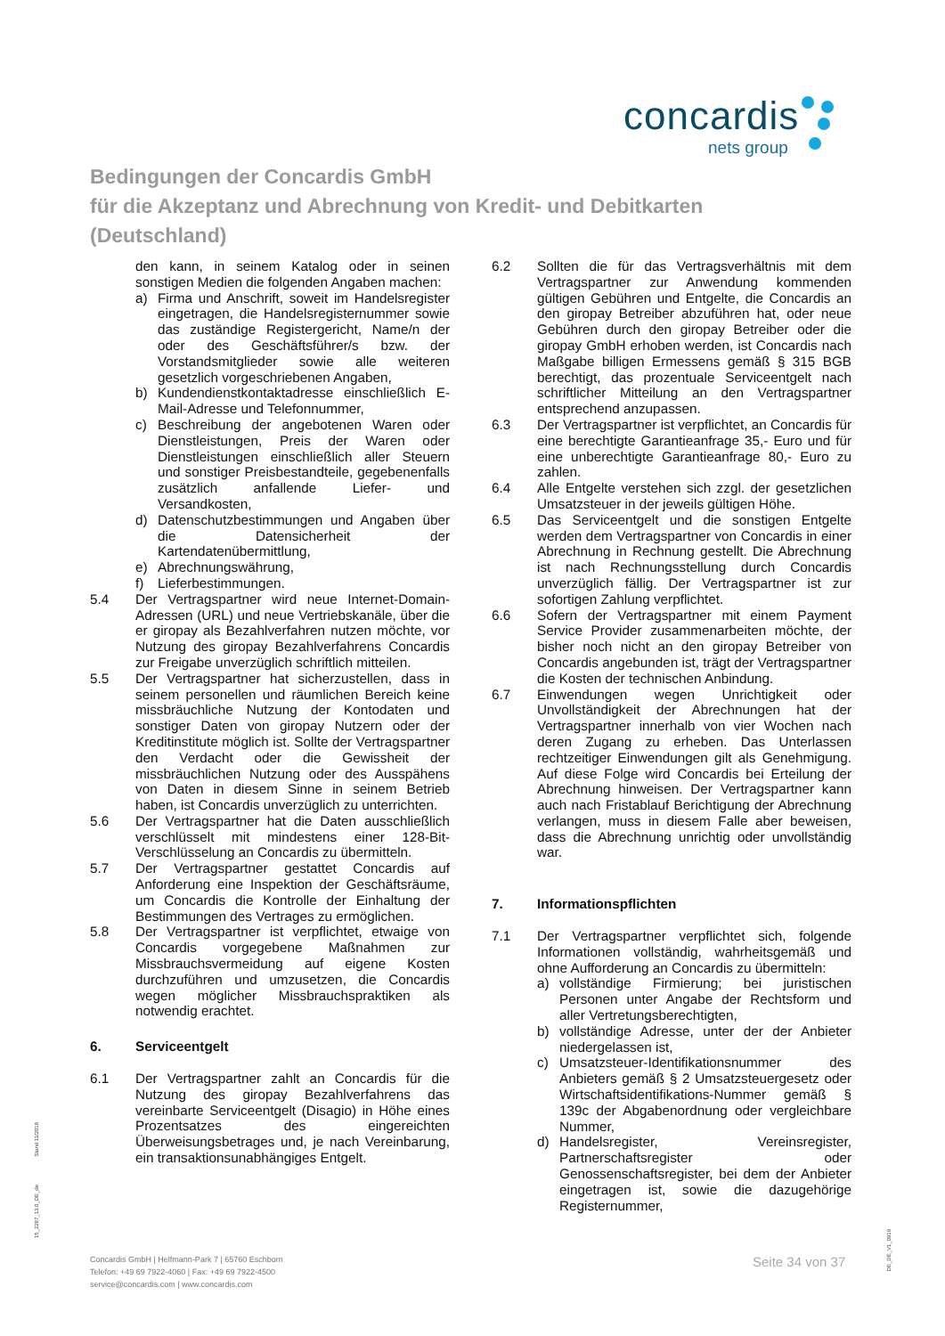concardis
nets group
Bedingungen der Concardis GmbH
für die Akzeptanz und Abrechnung von Kredit- und Debitkarten
(Deutschland)
den kann, in seinem Katalog oder in seinen sonstigen Medien die folgenden Angaben machen:
a) Firma und Anschrift, soweit im Handelsregister eingetragen, die Handelsregisternummer sowie das zuständige Registergericht, Name/n der oder des Geschäftsführer/s bzw. der Vorstandsmitglieder sowie alle weiteren gesetzlich vorgeschriebenen Angaben,
b) Kundendienstkontaktadresse einschließlich E-Mail-Adresse und Telefonnummer,
c) Beschreibung der angebotenen Waren oder Dienstleistungen, Preis der Waren oder Dienstleistungen einschließlich aller Steuern und sonstiger Preisbestandteile, gegebenenfalls zusätzlich anfallende Liefer- und Versandkosten,
d) Datenschutzbestimmungen und Angaben über die Datensicherheit der Kartendatenübermittlung,
e) Abrechnungswährung,
f) Lieferbestimmungen.
5.4 Der Vertragspartner wird neue Internet-Domain-Adressen (URL) und neue Vertriebskanäle, über die er giropay als Bezahlverfahren nutzen möchte, vor Nutzung des giropay Bezahlverfahrens Concardis zur Freigabe unverzüglich schriftlich mitteilen.
5.5 Der Vertragspartner hat sicherzustellen, dass in seinem personellen und räumlichen Bereich keine missbräuchliche Nutzung der Kontodaten und sonstiger Daten von giropay Nutzern oder der Kreditinstitute möglich ist. Sollte der Vertragspartner den Verdacht oder die Gewissheit der missbräuchlichen Nutzung oder des Ausspähens von Daten in diesem Sinne in seinem Betrieb haben, ist Concardis unverzüglich zu unterrichten.
5.6 Der Vertragspartner hat die Daten ausschließlich verschlüsselt mit mindestens einer 128-Bit-Verschlüsselung an Concardis zu übermitteln.
5.7 Der Vertragspartner gestattet Concardis auf Anforderung eine Inspektion der Geschäftsräume, um Concardis die Kontrolle der Einhaltung der Bestimmungen des Vertrages zu ermöglichen.
5.8 Der Vertragspartner ist verpflichtet, etwaige von Concardis vorgegebene Maßnahmen zur Missbrauchsvermeidung auf eigene Kosten durchzuführen und umzusetzen, die Concardis wegen möglicher Missbrauchspraktiken als notwendig erachtet.
6. Serviceentgelt
6.1 Der Vertragspartner zahlt an Concardis für die Nutzung des giropay Bezahlverfahrens das vereinbarte Serviceentgelt (Disagio) in Höhe eines Prozentsatzes des eingereichten Überweisungsbetrages und, je nach Vereinbarung, ein transaktionsunabhängiges Entgelt.
6.2 Sollten die für das Vertragsverhältnis mit dem Vertragspartner zur Anwendung kommenden gültigen Gebühren und Entgelte, die Concardis an den giropay Betreiber abzuführen hat, oder neue Gebühren durch den giropay Betreiber oder die giropay GmbH erhoben werden, ist Concardis nach Maßgabe billigen Ermessens gemäß § 315 BGB berechtigt, das prozentuale Serviceentgelt nach schriftlicher Mitteilung an den Vertragspartner entsprechend anzupassen.
6.3 Der Vertragspartner ist verpflichtet, an Concardis für eine berechtigte Garantieanfrage 35,- Euro und für eine unberechtigte Garantieanfrage 80,- Euro zu zahlen.
6.4 Alle Entgelte verstehen sich zzgl. der gesetzlichen Umsatzsteuer in der jeweils gültigen Höhe.
6.5 Das Serviceentgelt und die sonstigen Entgelte werden dem Vertragspartner von Concardis in einer Abrechnung in Rechnung gestellt. Die Abrechnung ist nach Rechnungsstellung durch Concardis unverzüglich fällig. Der Vertragspartner ist zur sofortigen Zahlung verpflichtet.
6.6 Sofern der Vertragspartner mit einem Payment Service Provider zusammenarbeiten möchte, der bisher noch nicht an den giropay Betreiber von Concardis angebunden ist, trägt der Vertragspartner die Kosten der technischen Anbindung.
6.7 Einwendungen wegen Unrichtigkeit oder Unvollständigkeit der Abrechnungen hat der Vertragspartner innerhalb von vier Wochen nach deren Zugang zu erheben. Das Unterlassen rechtzeitiger Einwendungen gilt als Genehmigung. Auf diese Folge wird Concardis bei Erteilung der Abrechnung hinweisen. Der Vertragspartner kann auch nach Fristablauf Berichtigung der Abrechnung verlangen, muss in diesem Falle aber beweisen, dass die Abrechnung unrichtig oder unvollständig war.
7. Informationspflichten
7.1 Der Vertragspartner verpflichtet sich, folgende Informationen vollständig, wahrheitsgemäß und ohne Aufforderung an Concardis zu übermitteln:
a) vollständige Firmierung; bei juristischen Personen unter Angabe der Rechtsform und aller Vertretungsberechtigten,
b) vollständige Adresse, unter der der Anbieter niedergelassen ist,
c) Umsatzsteuer-Identifikationsnummer des Anbieters gemäß § 2 Umsatzsteuergesetz oder Wirtschaftsidentifikations-Nummer gemäß § 139c der Abgabenordnung oder vergleichbare Nummer,
d) Handelsregister, Vereinsregister, Partnerschaftsregister oder Genossenschaftsregister, bei dem der Anbieter eingetragen ist, sowie die dazugehörige Registernummer,
Stand 11/2018
15_2287_13.0_DE_de
DE_DE_V1_0919
Concardis GmbH | Helfmann-Park 7 | 65760 Eschborn
Telefon: +49 69 7922-4060 | Fax: +49 69 7922-4500
service@concardis.com | www.concardis.com
Seite 34 von 37